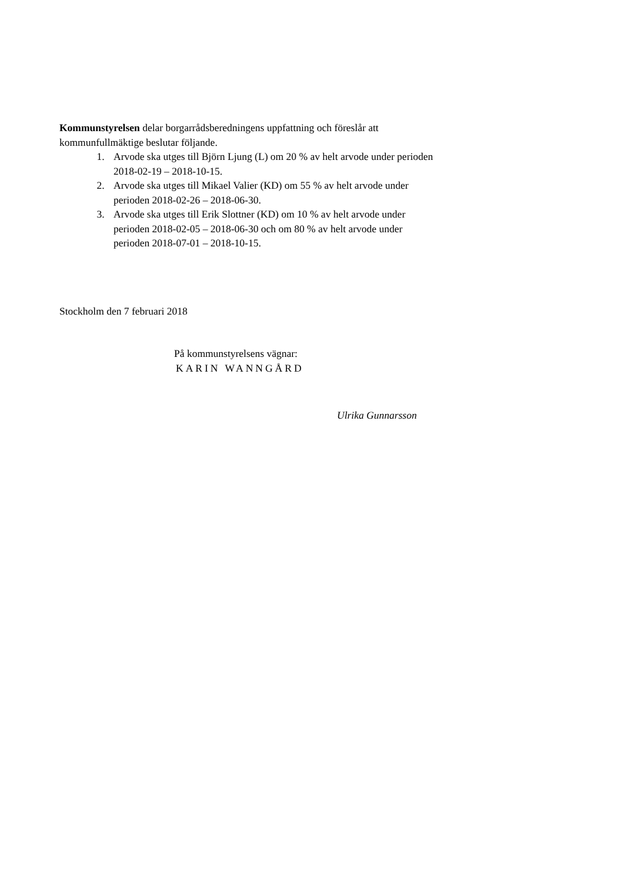Kommunstyrelsen delar borgarrådsberedningens uppfattning och föreslår att kommunfullmäktige beslutar följande.
1. Arvode ska utges till Björn Ljung (L) om 20 % av helt arvode under perioden 2018-02-19 – 2018-10-15.
2. Arvode ska utges till Mikael Valier (KD) om 55 % av helt arvode under perioden 2018-02-26 – 2018-06-30.
3. Arvode ska utges till Erik Slottner (KD) om 10 % av helt arvode under perioden 2018-02-05 – 2018-06-30 och om 80 % av helt arvode under perioden 2018-07-01 – 2018-10-15.
Stockholm den 7 februari 2018
På kommunstyrelsens vägnar:
KARIN WANNGÅRD
Ulrika Gunnarsson